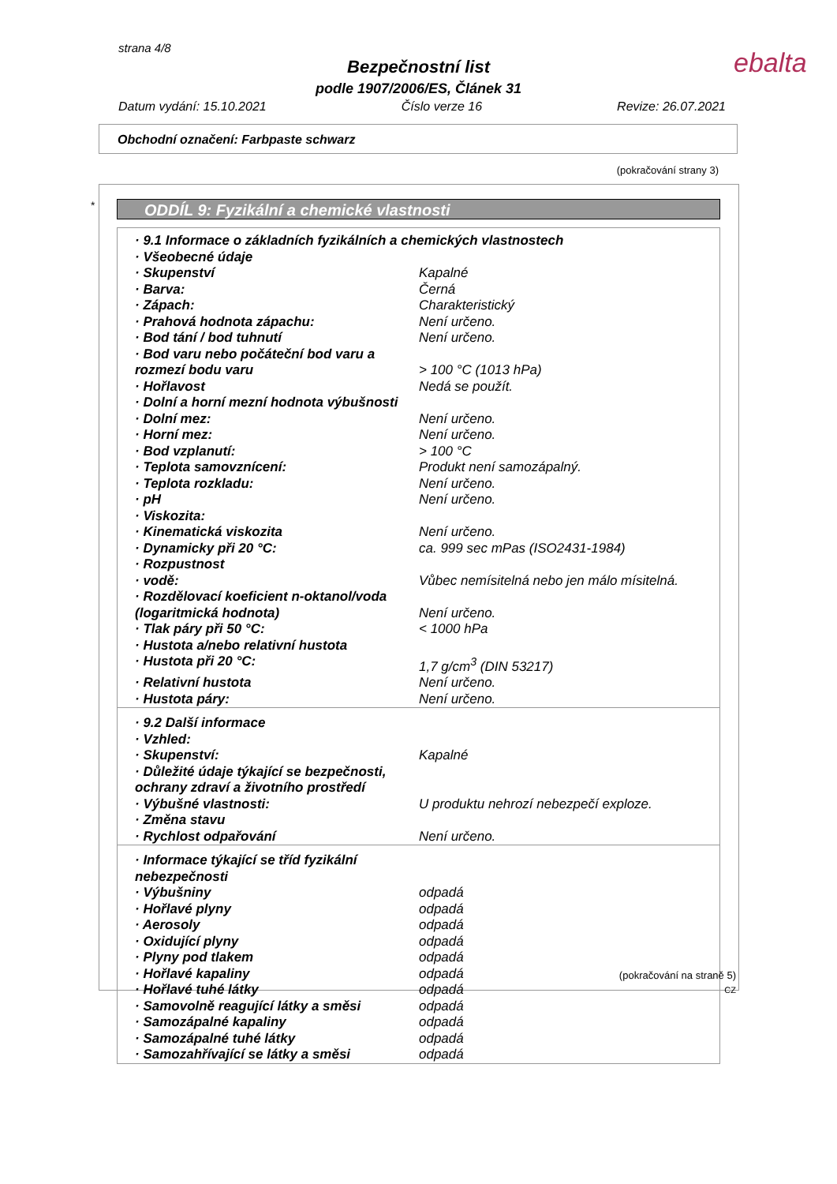strana 4/8 ebalta
Bezpečnostní list
podle 1907/2006/ES, Článek 31
Datum vydání: 15.10.2021 Číslo verze 16 Revize: 26.07.2021
Obchodní označení: Farbpaste schwarz
(pokračování strany 3)
* ODDÍL 9: Fyzikální a chemické vlastnosti
| · 9.1 Informace o základních fyzikálních a chemických vlastnostech | |
| · Všeobecné údaje | |
| · Skupenství | Kapalné |
| · Barva: | Černá |
| · Zápach: | Charakteristický |
| · Prahová hodnota zápachu: | Není určeno. |
| · Bod tání / bod tuhnutí | Není určeno. |
| · Bod varu nebo počáteční bod varu a rozmezí bodu varu | > 100 °C (1013 hPa) |
| · Hořlavost | Nedá se použít. |
| · Dolní a horní mezní hodnota výbušnosti | |
| · Dolní mez: | Není určeno. |
| · Horní mez: | Není určeno. |
| · Bod vzplanutí: | > 100 °C |
| · Teplota samovznícení: | Produkt není samozápalný. |
| · Teplota rozkladu: | Není určeno. |
| · pH | Není určeno. |
| · Viskozita: | |
| · Kinematická viskozita | Není určeno. |
| · Dynamicky při 20 °C: | ca. 999 sec mPas (ISO2431-1984) |
| · Rozpustnost | |
| · vodě: | Vůbec nemísitelná nebo jen málo mísitelná. |
| · Rozdělovací koeficient n-oktanol/voda (logaritmická hodnota) | Není určeno. |
| · Tlak páry při 50 °C: | < 1000 hPa |
| · Hustota a/nebo relativní hustota | |
| · Hustota při 20 °C: | 1,7 g/cm<sup>3</sup> (DIN 53217) |
| · Relativní hustota | Není určeno. |
| · Hustota páry: | Není určeno. |
| · 9.2 Další informace | |
| · Vzhled: | |
| · Skupenství: | Kapalné |
| · Důležité údaje týkající se bezpečnosti, ochrany zdraví a životního prostředí | |
| · Výbušné vlastnosti: | U produktu nehrozí nebezpečí exploze. |
| · Změna stavu | |
| · Rychlost odpařování | Není určeno. |
| · Informace týkající se tříd fyzikální nebezpečnosti | |
| · Výbušniny | odpadá |
| · Hořlavé plyny | odpadá |
| · Aerosoly | odpadá |
| · Oxidující plyny | odpadá |
| · Plyny pod tlakem | odpadá |
| · Hořlavé kapaliny | odpadá |
| · Hořlavé tuhé látky | odpadá |
| · Samovolně reagující látky a směsi | odpadá |
| · Samozápalné kapaliny | odpadá |
| · Samozápalné tuhé látky | odpadá |
| · Samozahřívající se látky a směsi | odpadá |
(pokračování na straně 5)
CZ